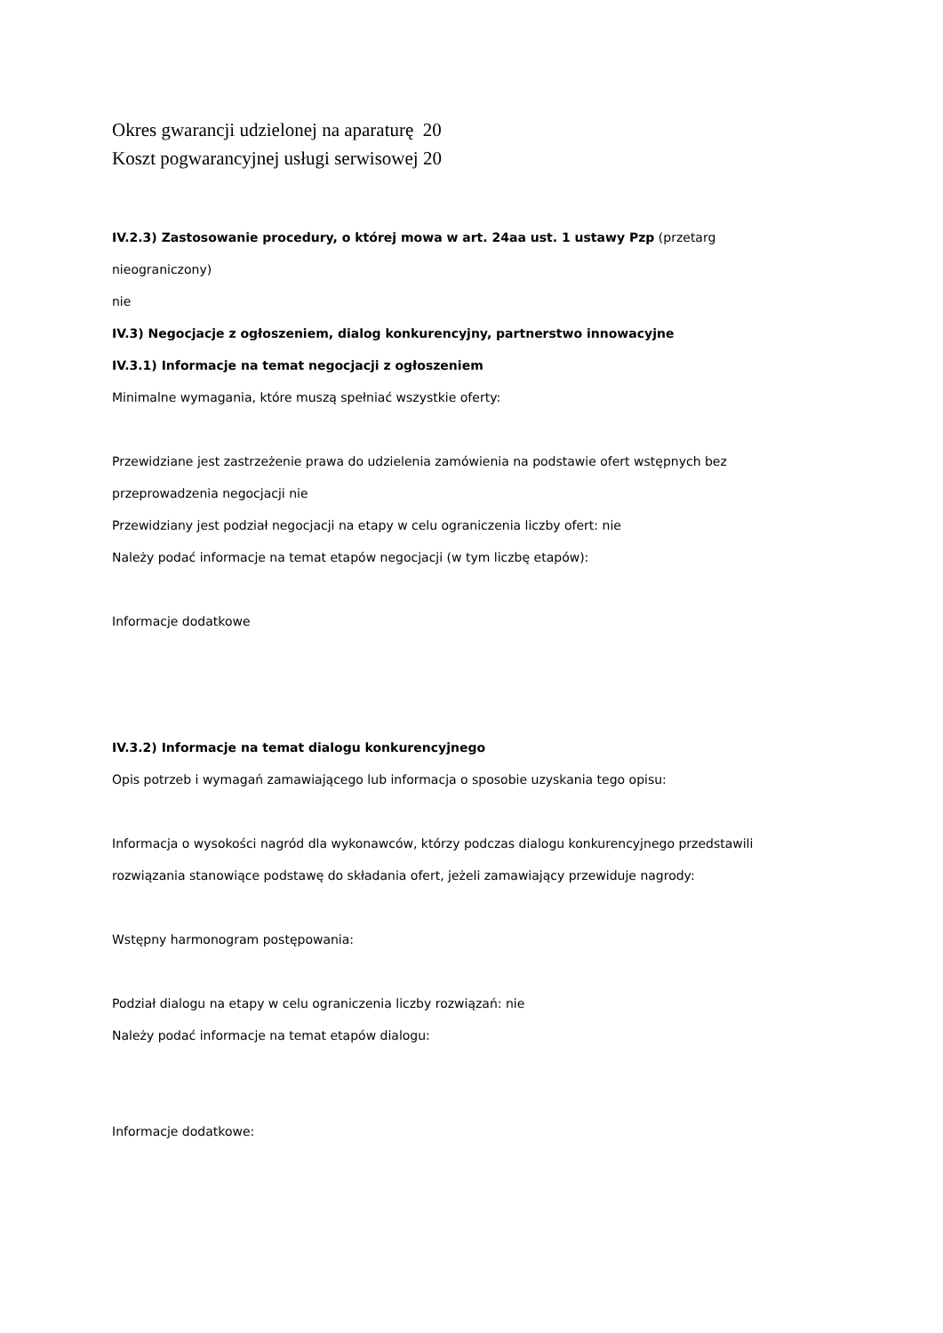Okres gwarancji udzielonej na aparaturę 20
Koszt pogwarancyjnej usługi serwisowej 20
IV.2.3) Zastosowanie procedury, o której mowa w art. 24aa ust. 1 ustawy Pzp (przetarg
nieograniczony)
nie
IV.3) Negocjacje z ogłoszeniem, dialog konkurencyjny, partnerstwo innowacyjne
IV.3.1) Informacje na temat negocjacji z ogłoszeniem
Minimalne wymagania, które muszą spełniać wszystkie oferty:
Przewidziane jest zastrzeżenie prawa do udzielenia zamówienia na podstawie ofert wstępnych bez
przeprowadzenia negocjacji nie
Przewidziany jest podział negocjacji na etapy w celu ograniczenia liczby ofert: nie
Należy podać informacje na temat etapów negocjacji (w tym liczbę etapów):
Informacje dodatkowe
IV.3.2) Informacje na temat dialogu konkurencyjnego
Opis potrzeb i wymagań zamawiającego lub informacja o sposobie uzyskania tego opisu:
Informacja o wysokości nagród dla wykonawców, którzy podczas dialogu konkurencyjnego przedstawili
rozwiązania stanowiące podstawę do składania ofert, jeżeli zamawiający przewiduje nagrody:
Wstępny harmonogram postępowania:
Podział dialogu na etapy w celu ograniczenia liczby rozwiązań: nie
Należy podać informacje na temat etapów dialogu:
Informacje dodatkowe: